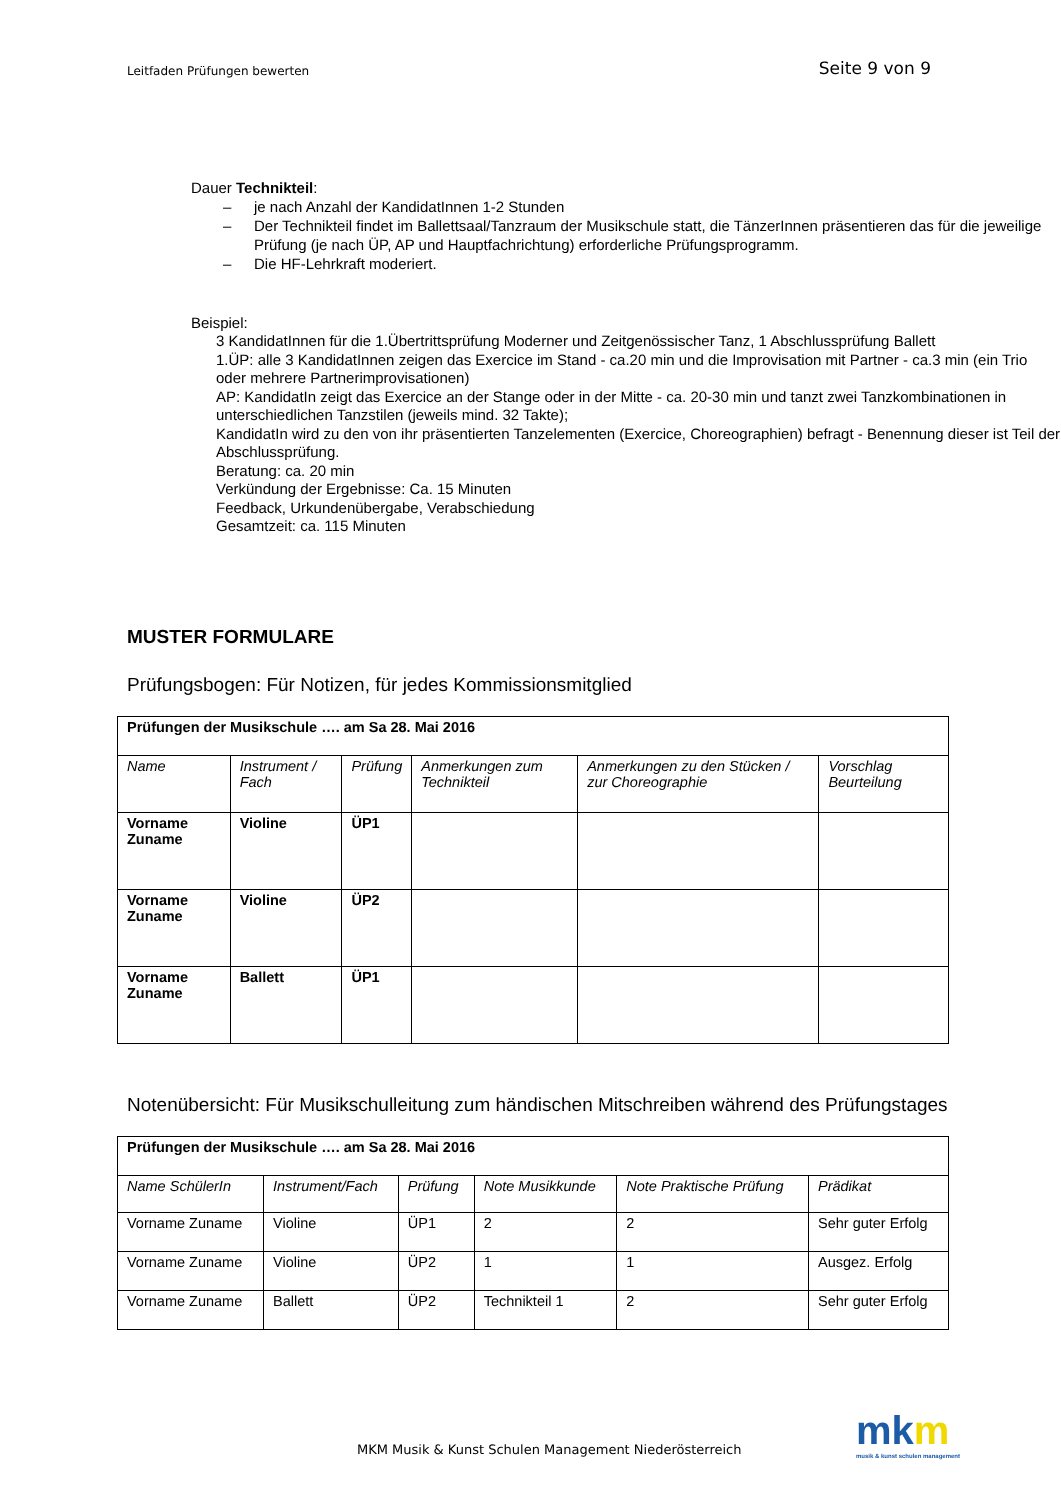Leitfaden Prüfungen bewerten Seite 9 von 9
Dauer Technikteil:
– je nach Anzahl der KandidatInnen 1-2 Stunden
– Der Technikteil findet im Ballettsaal/Tanzraum der Musikschule statt, die TänzerInnen präsentieren das für die jeweilige Prüfung (je nach ÜP, AP und Hauptfachrichtung) erforderliche Prüfungsprogramm.
– Die HF-Lehrkraft moderiert.
Beispiel:
3 KandidatInnen für die 1.Übertrittsprüfung Moderner und Zeitgenössischer Tanz, 1 Abschlussprüfung Ballett
1.ÜP: alle 3 KandidatInnen zeigen das Exercice im Stand - ca.20 min und die Improvisation mit Partner - ca.3 min (ein Trio oder mehrere Partnerimprovisationen)
AP: KandidatIn zeigt das Exercice an der Stange oder in der Mitte - ca. 20-30 min und tanzt zwei Tanzkombinationen in unterschiedlichen Tanzstilen (jeweils mind. 32 Takte);
KandidatIn wird zu den von ihr präsentierten Tanzelementen (Exercice, Choreographien) befragt - Benennung dieser ist Teil der Abschlussprüfung.
Beratung: ca. 20 min
Verkündung der Ergebnisse: Ca. 15 Minuten
Feedback, Urkundenübergabe, Verabschiedung
Gesamtzeit: ca. 115 Minuten
MUSTER FORMULARE
Prüfungsbogen: Für Notizen, für jedes Kommissionsmitglied
| Prüfungen der Musikschule …. am Sa 28. Mai 2016 | | | | | |
| Name | Instrument / Fach | Prüfung | Anmerkungen zum Technikteil | Anmerkungen zu den Stücken / zur Choreographie | Vorschlag Beurteilung |
| Vorname Zuname | Violine | ÜP1 | | | |
| Vorname Zuname | Violine | ÜP2 | | | |
| Vorname Zuname | Ballett | ÜP1 | | | |
Notenübersicht: Für Musikschulleitung zum händischen Mitschreiben während des Prüfungstages
| Prüfungen der Musikschule …. am Sa 28. Mai 2016 | | | | | |
| Name SchülerIn | Instrument/Fach | Prüfung | Note Musikkunde | Note Praktische Prüfung | Prädikat |
| Vorname Zuname | Violine | ÜP1 | 2 | 2 | Sehr guter Erfolg |
| Vorname Zuname | Violine | ÜP2 | 1 | 1 | Ausgez. Erfolg |
| Vorname Zuname | Ballett | ÜP2 | Technikteil 1 | 2 | Sehr guter Erfolg |
MKM Musik & Kunst Schulen Management Niederösterreich
mkm
musik & kunst schulen management